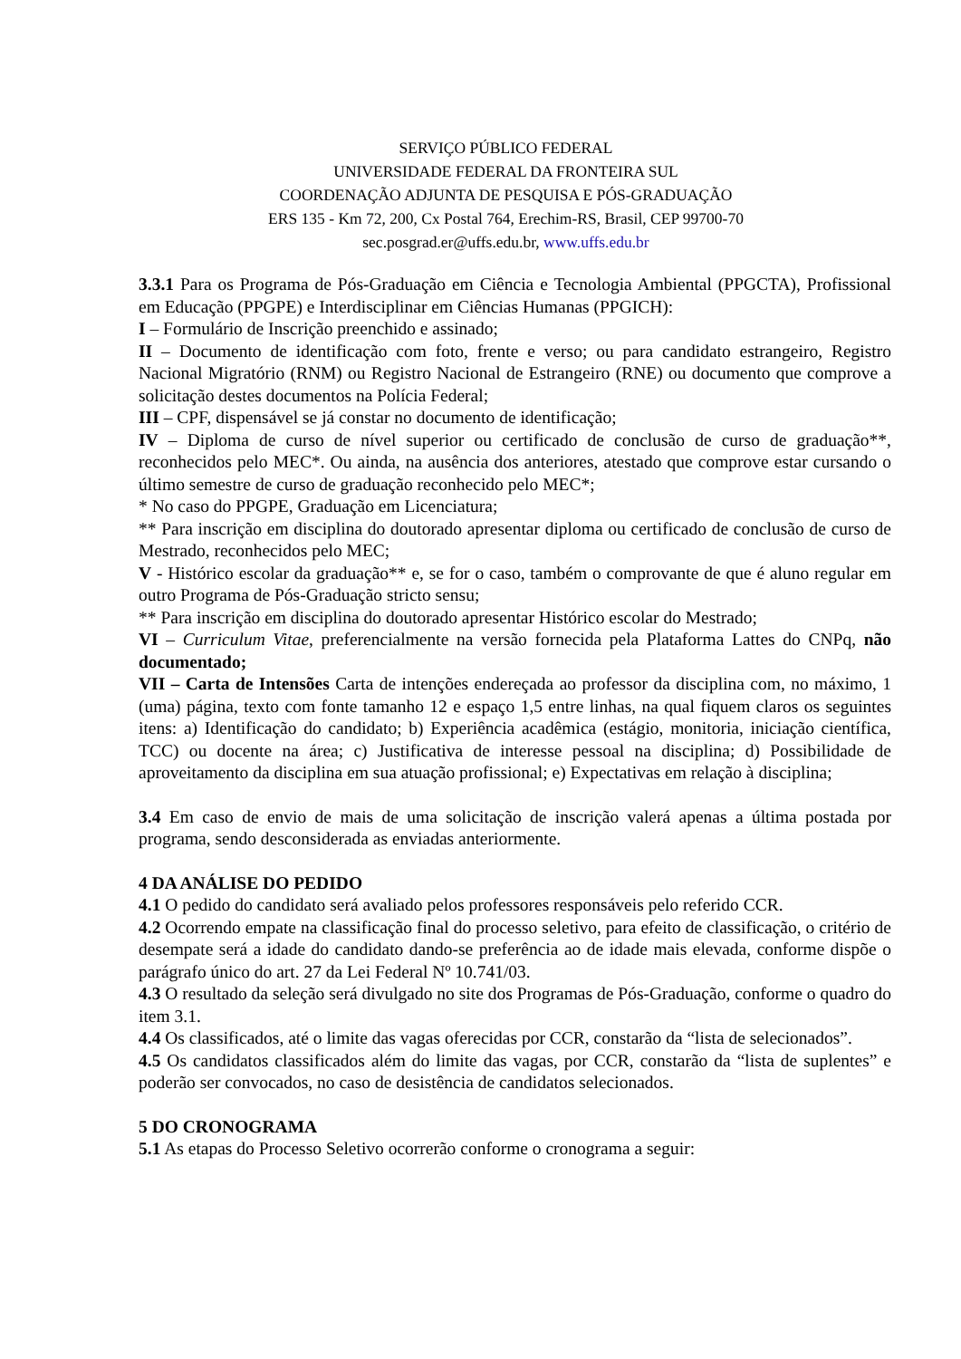SERVIÇO PÚBLICO FEDERAL
UNIVERSIDADE FEDERAL DA FRONTEIRA SUL
COORDENAÇÃO ADJUNTA DE PESQUISA E PÓS-GRADUAÇÃO
ERS 135 - Km 72, 200, Cx Postal 764, Erechim-RS, Brasil, CEP 99700-70
sec.posgrad.er@uffs.edu.br, www.uffs.edu.br
3.3.1 Para os Programa de Pós-Graduação em Ciência e Tecnologia Ambiental (PPGCTA), Profissional em Educação (PPGPE) e Interdisciplinar em Ciências Humanas (PPGICH):
I – Formulário de Inscrição preenchido e assinado;
II – Documento de identificação com foto, frente e verso; ou para candidato estrangeiro, Registro Nacional Migratório (RNM) ou Registro Nacional de Estrangeiro (RNE) ou documento que comprove a solicitação destes documentos na Polícia Federal;
III – CPF, dispensável se já constar no documento de identificação;
IV – Diploma de curso de nível superior ou certificado de conclusão de curso de graduação**, reconhecidos pelo MEC*. Ou ainda, na ausência dos anteriores, atestado que comprove estar cursando o último semestre de curso de graduação reconhecido pelo MEC*;
* No caso do PPGPE, Graduação em Licenciatura;
** Para inscrição em disciplina do doutorado apresentar diploma ou certificado de conclusão de curso de Mestrado, reconhecidos pelo MEC;
V - Histórico escolar da graduação** e, se for o caso, também o comprovante de que é aluno regular em outro Programa de Pós-Graduação stricto sensu;
** Para inscrição em disciplina do doutorado apresentar Histórico escolar do Mestrado;
VI – Curriculum Vitae, preferencialmente na versão fornecida pela Plataforma Lattes do CNPq, não documentado;
VII – Carta de Intensões Carta de intenções endereçada ao professor da disciplina com, no máximo, 1 (uma) página, texto com fonte tamanho 12 e espaço 1,5 entre linhas, na qual fiquem claros os seguintes itens: a) Identificação do candidato; b) Experiência acadêmica (estágio, monitoria, iniciação científica, TCC) ou docente na área; c) Justificativa de interesse pessoal na disciplina; d) Possibilidade de aproveitamento da disciplina em sua atuação profissional; e) Expectativas em relação à disciplina;
3.4 Em caso de envio de mais de uma solicitação de inscrição valerá apenas a última postada por programa, sendo desconsiderada as enviadas anteriormente.
4 DA ANÁLISE DO PEDIDO
4.1 O pedido do candidato será avaliado pelos professores responsáveis pelo referido CCR.
4.2 Ocorrendo empate na classificação final do processo seletivo, para efeito de classificação, o critério de desempate será a idade do candidato dando-se preferência ao de idade mais elevada, conforme dispõe o parágrafo único do art. 27 da Lei Federal Nº 10.741/03.
4.3 O resultado da seleção será divulgado no site dos Programas de Pós-Graduação, conforme o quadro do item 3.1.
4.4 Os classificados, até o limite das vagas oferecidas por CCR, constarão da “lista de selecionados”.
4.5 Os candidatos classificados além do limite das vagas, por CCR, constarão da “lista de suplentes” e poderão ser convocados, no caso de desistência de candidatos selecionados.
5 DO CRONOGRAMA
5.1 As etapas do Processo Seletivo ocorrerão conforme o cronograma a seguir: